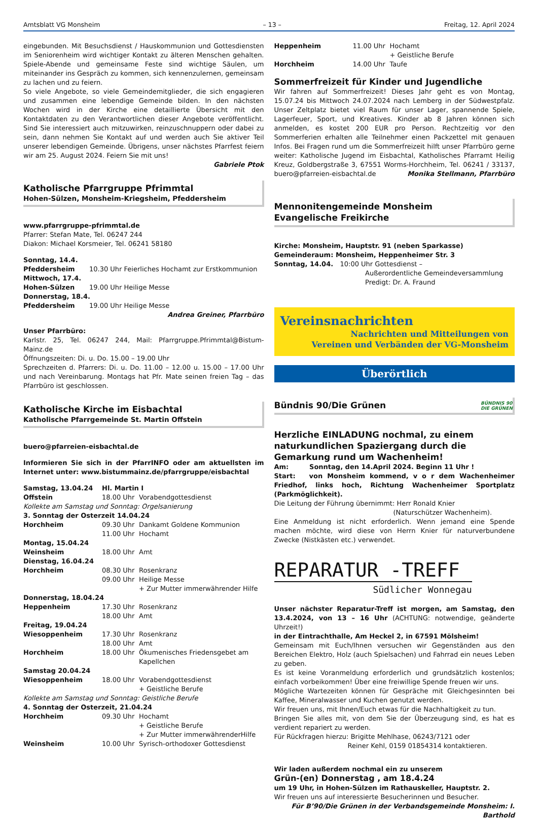Amtsblatt VG Monsheim – 13 – Freitag, 12. April 2024
eingebunden. Mit Besuchsdienst / Hauskommunion und Gottesdiensten im Seniorenheim wird wichtiger Kontakt zu älteren Menschen gehalten. Spiele-Abende und gemeinsame Feste sind wichtige Säulen, um miteinander ins Gespräch zu kommen, sich kennenzulernen, gemeinsam zu lachen und zu feiern.
So viele Angebote, so viele Gemeindemitglieder, die sich engagieren und zusammen eine lebendige Gemeinde bilden. In den nächsten Wochen wird in der Kirche eine detaillierte Übersicht mit den Kontaktdaten zu den Verantwortlichen dieser Angebote veröffentlicht. Sind Sie interessiert auch mitzuwirken, reinzuschnuppern oder dabei zu sein, dann nehmen Sie Kontakt auf und werden auch Sie aktiver Teil unserer lebendigen Gemeinde. Übrigens, unser nächstes Pfarrfest feiern wir am 25. August 2024. Feiern Sie mit uns!
Gabriele Ptok
Katholische Pfarrgruppe Pfrimmtal
Hohen-Sülzen, Monsheim-Kriegsheim, Pfeddersheim
www.pfarrgruppe-pfrimmtal.de
Pfarrer: Stefan Mate, Tel. 06247 244
Diakon: Michael Korsmeier, Tel. 06241 58180
| Sonntag, 14.4. | |
| Pfeddersheim | 10.30 Uhr Feierliches Hochamt zur Erstkommunion |
| Mittwoch, 17.4. | |
| Hohen-Sülzen | 19.00 Uhr Heilige Messe |
| Donnerstag, 18.4. | |
| Pfeddersheim | 19.00 Uhr Heilige Messe |
Andrea Greiner, Pfarrbüro
Unser Pfarrbüro:
Karlstr. 25, Tel. 06247 244, Mail: Pfarrgruppe.Pfrimmtal@Bistum-Mainz.de
Öffnungszeiten: Di. u. Do. 15.00 – 19.00 Uhr
Sprechzeiten d. Pfarrers: Di. u. Do. 11.00 – 12.00 u. 15.00 – 17.00 Uhr und nach Vereinbarung. Montags hat Pfr. Mate seinen freien Tag – das Pfarrbüro ist geschlossen.
Katholische Kirche im Eisbachtal
Katholische Pfarrgemeinde St. Martin Offstein
buero@pfarreien-eisbachtal.de
Informieren Sie sich in der PfarrINFO oder am aktuellsten im Internet unter: www.bistummainz.de/pfarrgruppe/eisbachtal
| Samstag, 13.04.24 | Hl. Martin I | |
| Offstein | 18.00 Uhr | Vorabendgottesdienst |
| Kollekte am Samstag und Sonntag: Orgelsanierung | | |
| 3. Sonntag der Osterzeit 14.04.24 | | |
| Horchheim | 09.30 Uhr | Dankamt Goldene Kommunion |
| | 11.00 Uhr | Hochamt |
| Montag, 15.04.24 | | |
| Weinsheim | 18.00 Uhr | Amt |
| Dienstag, 16.04.24 | | |
| Horchheim | 08.30 Uhr | Rosenkranz |
| | 09.00 Uhr | Heilige Messe + Zur Mutter immerwährender Hilfe |
| Donnerstag, 18.04.24 | | |
| Heppenheim | 17.30 Uhr | Rosenkranz |
| | 18.00 Uhr | Amt |
| Freitag, 19.04.24 | | |
| Wiesoppenheim | 17.30 Uhr | Rosenkranz |
| | 18.00 Uhr | Amt |
| Horchheim | 18.00 Uhr | Ökumenisches Friedensgebet am Kapellchen |
| Samstag 20.04.24 | | |
| Wiesoppenheim | 18.00 Uhr | Vorabendgottesdienst + Geistliche Berufe |
| Kollekte am Samstag und Sonntag: Geistliche Berufe | | |
| 4. Sonntag der Osterzeit, 21.04.24 | | |
| Horchheim | 09.30 Uhr | Hochamt + Geistliche Berufe + Zur Mutter immerwährenderHilfe |
| Weinsheim | 10.00 Uhr | Syrisch-orthodoxer Gottesdienst |
| Heppenheim | 11.00 Uhr | Hochamt + Geistliche Berufe |
| Horchheim | 14.00 Uhr | Taufe |
Sommerfreizeit für Kinder und Jugendliche
Wir fahren auf Sommerfreizeit! Dieses Jahr geht es von Montag, 15.07.24 bis Mittwoch 24.07.2024 nach Lemberg in der Südwestpfalz. Unser Zeltplatz bietet viel Raum für unser Lager, spannende Spiele, Lagerfeuer, Sport, und Kreatives. Kinder ab 8 Jahren können sich anmelden, es kostet 200 EUR pro Person. Rechtzeitig vor den Sommerferien erhalten alle Teilnehmer einen Packzettel mit genauen Infos. Bei Fragen rund um die Sommerfreizeit hilft unser Pfarrbüro gerne weiter: Katholische Jugend im Eisbachtal, Katholisches Pfarramt Heilig Kreuz, Goldbergstraße 3, 67551 Worms-Horchheim, Tel. 06241 / 33137, buero@pfarreien-eisbachtal.de Monika Stellmann, Pfarrbüro
Mennonitengemeinde Monsheim
Evangelische Freikirche
Kirche: Monsheim, Hauptstr. 91 (neben Sparkasse)
Gemeinderaum: Monsheim, Heppenheimer Str. 3
| Sonntag, 14.04. | 10:00 Uhr Gottesdienst – Außerordentliche Gemeindeversammlung Predigt: Dr. A. Fraund |
Vereinsnachrichten
Nachrichten und Mitteilungen von
Vereinen und Verbänden der VG-Monsheim
Überörtlich
Bündnis 90/Die Grünen
BÜNDNIS 90
DIE GRÜNEN
Herzliche EINLADUNG nochmal, zu einem naturkundlichen Spaziergang durch die Gemarkung rund um Wachenheim!
Am: Sonntag, den 14.April 2024. Beginn 11 Uhr !
Start: von Monsheim kommend, v o r dem Wachenheimer Friedhof, links hoch, Richtung Wachenheimer Sportplatz (Parkmöglichkeit).
Die Leitung der Führung übernimmt: Herr Ronald Knier
(Naturschützer Wachenheim).
Eine Anmeldung ist nicht erforderlich. Wenn jemand eine Spende machen möchte, wird diese von Herrn Knier für naturverbundene Zwecke (Nistkästen etc.) verwendet.
REPARATUR -TREFF
Südlicher Wonnegau
Unser nächster Reparatur-Treff ist morgen, am Samstag, den 13.4.2024, von 13 – 16 Uhr (ACHTUNG: notwendige, geänderte Uhrzeit!)
in der Eintrachthalle, Am Heckel 2, in 67591 Mölsheim!
Gemeinsam mit Euch/Ihnen versuchen wir Gegenständen aus den Bereichen Elektro, Holz (auch Spielsachen) und Fahrrad ein neues Leben zu geben.
Es ist keine Voranmeldung erforderlich und grundsätzlich kostenlos; einfach vorbeikommen! Über eine freiwillige Spende freuen wir uns.
Mögliche Wartezeiten können für Gespräche mit Gleichgesinnten bei Kaffee, Mineralwasser und Kuchen genutzt werden.
Wir freuen uns, mit Ihnen/Euch etwas für die Nachhaltigkeit zu tun.
Bringen Sie alles mit, von dem Sie der Überzeugung sind, es hat es verdient repariert zu werden.
Für Rückfragen hierzu: Brigitte Mehlhase, 06243/7121 oder
Reiner Kehl, 0159 01854314 kontaktieren.
Wir laden außerdem nochmal ein zu unserem
Grün-(en) Donnerstag , am 18.4.24
um 19 Uhr, in Hohen-Sülzen im Rathauskeller, Hauptstr. 2.
Wir freuen uns auf interessierte Besucherinnen und Besucher.
Für B’90/Die Grünen in der Verbandsgemeinde Monsheim: I. Barthold